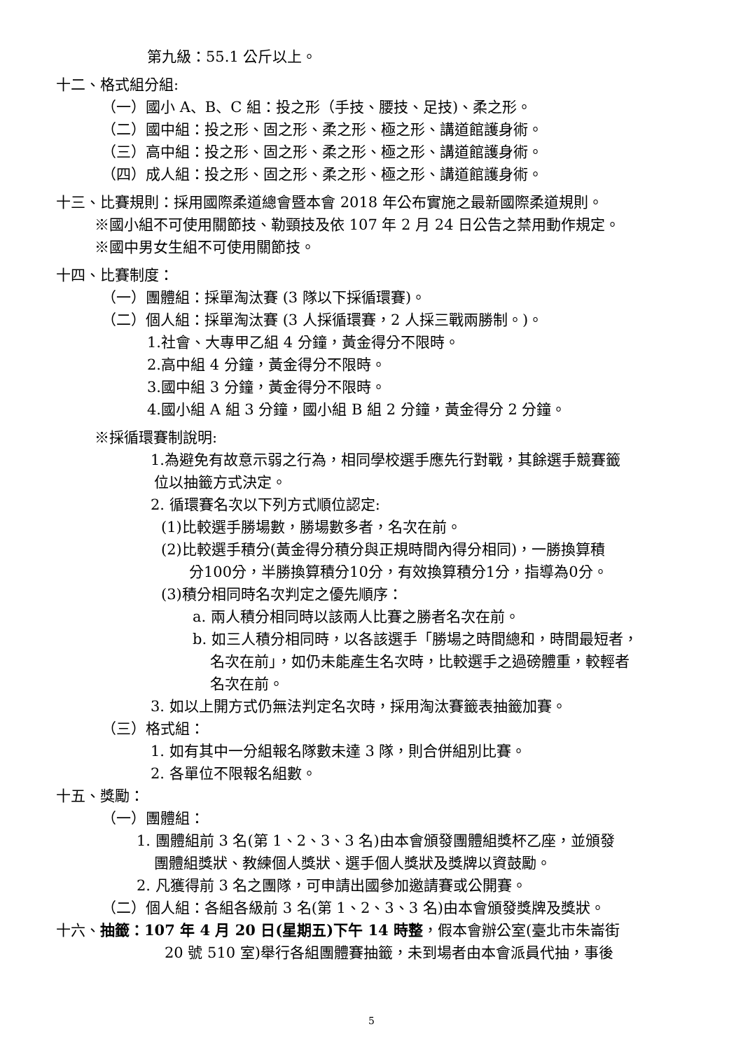第九級：55.1 公斤以上。
十二、格式組分組:
（一）國小 A、B、C 組：投之形（手技、腰技、足技)、柔之形。
（二）國中組：投之形、固之形、柔之形、極之形、講道館護身術。
（三）高中組：投之形、固之形、柔之形、極之形、講道館護身術。
（四）成人組：投之形、固之形、柔之形、極之形、講道館護身術。
十三、比賽規則：採用國際柔道總會暨本會 2018 年公布實施之最新國際柔道規則。
※國小組不可使用關節技、勒頸技及依 107 年 2 月 24 日公告之禁用動作規定。
※國中男女生組不可使用關節技。
十四、比賽制度：
（一）團體組：採單淘汰賽 (3 隊以下採循環賽)。
（二）個人組：採單淘汰賽 (3 人採循環賽，2 人採三戰兩勝制。)。
1.社會、大專甲乙組 4 分鐘，黃金得分不限時。
2.高中組 4 分鐘，黃金得分不限時。
3.國中組 3 分鐘，黃金得分不限時。
4.國小組 A 組 3 分鐘，國小組 B 組 2 分鐘，黃金得分 2 分鐘。
※採循環賽制說明:
1.為避免有故意示弱之行為，相同學校選手應先行對戰，其餘選手競賽籤
位以抽籤方式決定。
2. 循環賽名次以下列方式順位認定:
(1)比較選手勝場數，勝場數多者，名次在前。
(2)比較選手積分(黃金得分積分與正規時間內得分相同)，一勝換算積
分100分，半勝換算積分10分，有效換算積分1分，指導為0分。
(3)積分相同時名次判定之優先順序：
a. 兩人積分相同時以該兩人比賽之勝者名次在前。
b. 如三人積分相同時，以各該選手「勝場之時間總和，時間最短者，
名次在前」，如仍未能產生名次時，比較選手之過磅體重，較輕者
名次在前。
3. 如以上開方式仍無法判定名次時，採用淘汰賽籤表抽籤加賽。
（三）格式組：
1. 如有其中一分組報名隊數未達 3 隊，則合併組別比賽。
2. 各單位不限報名組數。
十五、獎勵：
（一）團體組：
1. 團體組前 3 名(第 1、2、3、3 名)由本會頒發團體組獎杯乙座，並頒發
團體組獎狀、教練個人獎狀、選手個人獎狀及獎牌以資鼓勵。
2. 凡獲得前 3 名之團隊，可申請出國參加邀請賽或公開賽。
（二）個人組：各組各級前 3 名(第 1、2、3、3 名)由本會頒發獎牌及獎狀。
十六、抽籤：107 年 4 月 20 日(星期五)下午 14 時整，假本會辦公室(臺北市朱崙街
20 號 510 室)舉行各組團體賽抽籤，未到場者由本會派員代抽，事後
5